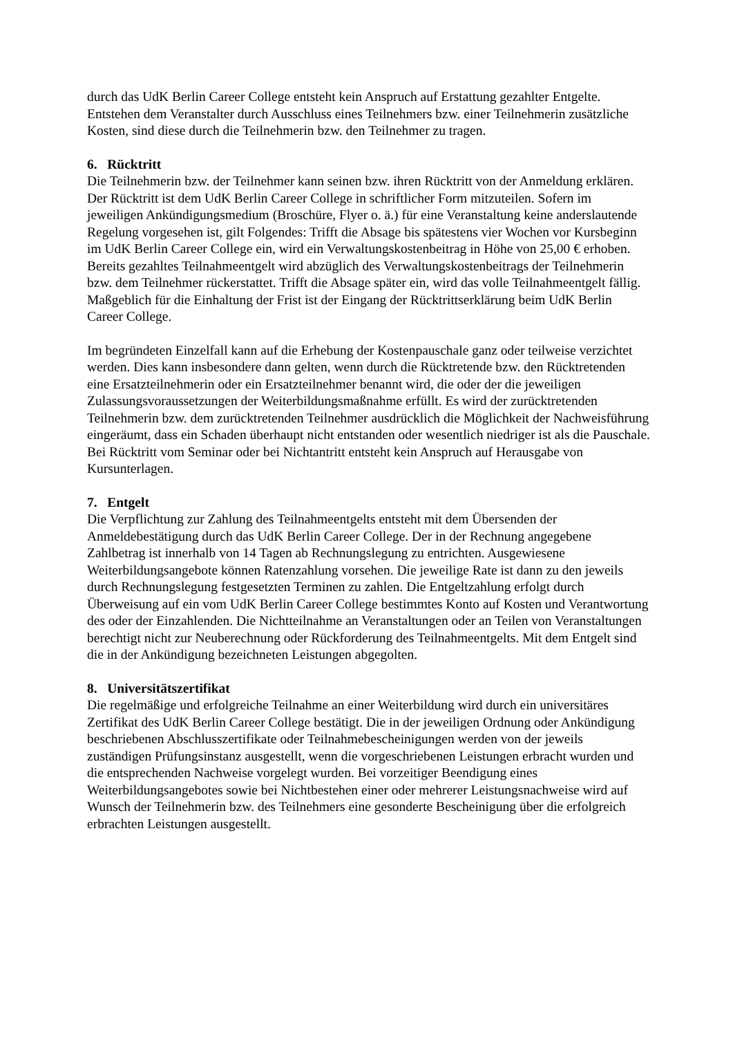durch das UdK Berlin Career College entsteht kein Anspruch auf Erstattung gezahlter Entgelte. Entstehen dem Veranstalter durch Ausschluss eines Teilnehmers bzw. einer Teilnehmerin zusätzliche Kosten, sind diese durch die Teilnehmerin bzw. den Teilnehmer zu tragen.
6. Rücktritt
Die Teilnehmerin bzw. der Teilnehmer kann seinen bzw. ihren Rücktritt von der Anmeldung erklären. Der Rücktritt ist dem UdK Berlin Career College in schriftlicher Form mitzuteilen. Sofern im jeweiligen Ankündigungsmedium (Broschüre, Flyer o. ä.) für eine Veranstaltung keine anderslautende Regelung vorgesehen ist, gilt Folgendes: Trifft die Absage bis spätestens vier Wochen vor Kursbeginn im UdK Berlin Career College ein, wird ein Verwaltungskostenbeitrag in Höhe von 25,00 € erhoben. Bereits gezahltes Teilnahmeentgelt wird abzüglich des Verwaltungskostenbeitrags der Teilnehmerin bzw. dem Teilnehmer rückerstattet. Trifft die Absage später ein, wird das volle Teilnahmeentgelt fällig. Maßgeblich für die Einhaltung der Frist ist der Eingang der Rücktrittserklärung beim UdK Berlin Career College.
Im begründeten Einzelfall kann auf die Erhebung der Kostenpauschale ganz oder teilweise verzichtet werden. Dies kann insbesondere dann gelten, wenn durch die Rücktretende bzw. den Rücktretenden eine Ersatzteilnehmerin oder ein Ersatzteilnehmer benannt wird, die oder der die jeweiligen Zulassungsvoraussetzungen der Weiterbildungsmaßnahme erfüllt. Es wird der zurücktretenden Teilnehmerin bzw. dem zurücktretenden Teilnehmer ausdrücklich die Möglichkeit der Nachweisführung eingeräumt, dass ein Schaden überhaupt nicht entstanden oder wesentlich niedriger ist als die Pauschale. Bei Rücktritt vom Seminar oder bei Nichtantritt entsteht kein Anspruch auf Herausgabe von Kursunterlagen.
7. Entgelt
Die Verpflichtung zur Zahlung des Teilnahmeentgelts entsteht mit dem Übersenden der Anmeldebestätigung durch das UdK Berlin Career College. Der in der Rechnung angegebene Zahlbetrag ist innerhalb von 14 Tagen ab Rechnungslegung zu entrichten. Ausgewiesene Weiterbildungsangebote können Ratenzahlung vorsehen. Die jeweilige Rate ist dann zu den jeweils durch Rechnungslegung festgesetzten Terminen zu zahlen. Die Entgeltzahlung erfolgt durch Überweisung auf ein vom UdK Berlin Career College bestimmtes Konto auf Kosten und Verantwortung des oder der Einzahlenden. Die Nichtteilnahme an Veranstaltungen oder an Teilen von Veranstaltungen berechtigt nicht zur Neuberechnung oder Rückforderung des Teilnahmeentgelts. Mit dem Entgelt sind die in der Ankündigung bezeichneten Leistungen abgegolten.
8. Universitätszertifikat
Die regelmäßige und erfolgreiche Teilnahme an einer Weiterbildung wird durch ein universitäres Zertifikat des UdK Berlin Career College bestätigt. Die in der jeweiligen Ordnung oder Ankündigung beschriebenen Abschlusszertifikate oder Teilnahmebescheinigungen werden von der jeweils zuständigen Prüfungsinstanz ausgestellt, wenn die vorgeschriebenen Leistungen erbracht wurden und die entsprechenden Nachweise vorgelegt wurden. Bei vorzeitiger Beendigung eines Weiterbildungsangebotes sowie bei Nichtbestehen einer oder mehrerer Leistungsnachweise wird auf Wunsch der Teilnehmerin bzw. des Teilnehmers eine gesonderte Bescheinigung über die erfolgreich erbrachten Leistungen ausgestellt.